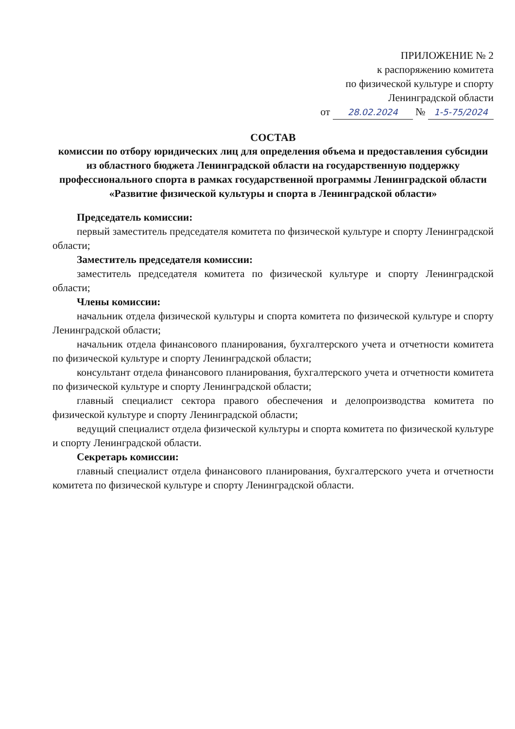ПРИЛОЖЕНИЕ № 2
к распоряжению комитета
по физической культуре и спорту
Ленинградской области
от 28.02.2024 № 1-5-75/2024
СОСТАВ
комиссии по отбору юридических лиц для определения объема и предоставления субсидии из областного бюджета Ленинградской области на государственную поддержку профессионального спорта в рамках государственной программы Ленинградской области «Развитие физической культуры и спорта в Ленинградской области»
Председатель комиссии:
первый заместитель председателя комитета по физической культуре и спорту Ленинградской области;
Заместитель председателя комиссии:
заместитель председателя комитета по физической культуре и спорту Ленинградской области;
Члены комиссии:
начальник отдела физической культуры и спорта комитета по физической культуре и спорту Ленинградской области;
начальник отдела финансового планирования, бухгалтерского учета и отчетности комитета по физической культуре и спорту Ленинградской области;
консультант отдела финансового планирования, бухгалтерского учета и отчетности комитета по физической культуре и спорту Ленинградской области;
главный специалист сектора правого обеспечения и делопроизводства комитета по физической культуре и спорту Ленинградской области;
ведущий специалист отдела физической культуры и спорта комитета по физической культуре и спорту Ленинградской области.
Секретарь комиссии:
главный специалист отдела финансового планирования, бухгалтерского учета и отчетности комитета по физической культуре и спорту Ленинградской области.